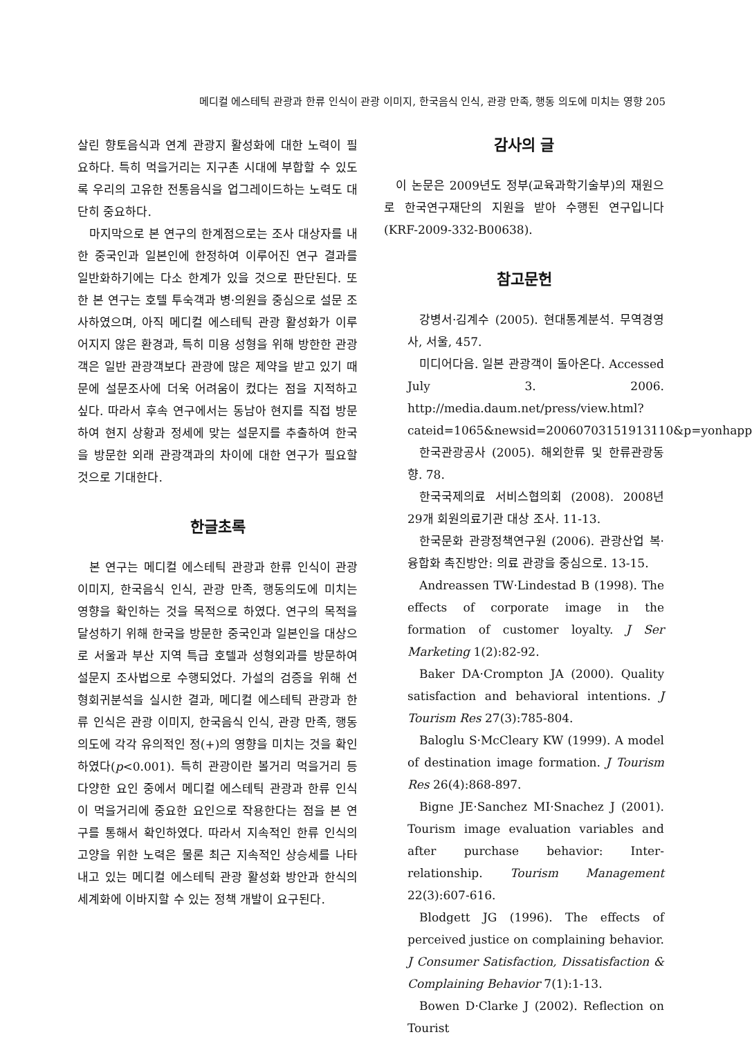메디컬 에스테틱 관광과 한류 인식이 관광 이미지, 한국음식 인식, 관광 만족, 행동 의도에 미치는 영향 205
살린 향토음식과 연계 관광지 활성화에 대한 노력이 필요하다. 특히 먹을거리는 지구촌 시대에 부합할 수 있도록 우리의 고유한 전통음식을 업그레이드하는 노력도 대단히 중요하다.
마지막으로 본 연구의 한계점으로는 조사 대상자를 내한 중국인과 일본인에 한정하여 이루어진 연구 결과를 일반화하기에는 다소 한계가 있을 것으로 판단된다. 또한 본 연구는 호텔 투숙객과 병·의원을 중심으로 설문 조사하였으며, 아직 메디컬 에스테틱 관광 활성화가 이루어지지 않은 환경과, 특히 미용 성형을 위해 방한한 관광객은 일반 관광객보다 관광에 많은 제약을 받고 있기 때문에 설문조사에 더욱 어려움이 컸다는 점을 지적하고 싶다. 따라서 후속 연구에서는 동남아 현지를 직접 방문하여 현지 상황과 정세에 맞는 설문지를 추출하여 한국을 방문한 외래 관광객과의 차이에 대한 연구가 필요할 것으로 기대한다.
한글초록
본 연구는 메디컬 에스테틱 관광과 한류 인식이 관광 이미지, 한국음식 인식, 관광 만족, 행동의도에 미치는 영향을 확인하는 것을 목적으로 하였다. 연구의 목적을 달성하기 위해 한국을 방문한 중국인과 일본인을 대상으로 서울과 부산 지역 특급 호텔과 성형외과를 방문하여 설문지 조사법으로 수행되었다. 가설의 검증을 위해 선형회귀분석을 실시한 결과, 메디컬 에스테틱 관광과 한류 인식은 관광 이미지, 한국음식 인식, 관광 만족, 행동 의도에 각각 유의적인 정(+)의 영향을 미치는 것을 확인하였다(p<0.001). 특히 관광이란 볼거리 먹을거리 등 다양한 요인 중에서 메디컬 에스테틱 관광과 한류 인식이 먹을거리에 중요한 요인으로 작용한다는 점을 본 연구를 통해서 확인하였다. 따라서 지속적인 한류 인식의 고양을 위한 노력은 물론 최근 지속적인 상승세를 나타내고 있는 메디컬 에스테틱 관광 활성화 방안과 한식의 세계화에 이바지할 수 있는 정책 개발이 요구된다.
감사의 글
이 논문은 2009년도 정부(교육과학기술부)의 재원으로 한국연구재단의 지원을 받아 수행된 연구입니다(KRF-2009-332-B00638).
참고문헌
강병서·김계수 (2005). 현대통계분석. 무역경영사, 서울, 457.
미디어다음. 일본 관광객이 돌아온다. Accessed July 3. 2006. http://media.daum.net/press/view.html?cateid=1065&newsid=20060703151913110&p=yonhapp
한국관광공사 (2005). 해외한류 및 한류관광동향. 78.
한국국제의료 서비스협의회 (2008). 2008년 29개 회원의료기관 대상 조사. 11-13.
한국문화 관광정책연구원 (2006). 관광산업 복·융합화 촉진방안: 의료 관광을 중심으로. 13-15.
Andreassen TW·Lindestad B (1998). The effects of corporate image in the formation of customer loyalty. J Ser Marketing 1(2):82-92.
Baker DA·Crompton JA (2000). Quality satisfaction and behavioral intentions. J Tourism Res 27(3):785-804.
Baloglu S·McCleary KW (1999). A model of destination image formation. J Tourism Res 26(4):868-897.
Bigne JE·Sanchez MI·Snachez J (2001). Tourism image evaluation variables and after purchase behavior: Inter-relationship. Tourism Management 22(3):607-616.
Blodgett JG (1996). The effects of perceived justice on complaining behavior. J Consumer Satisfaction, Dissatisfaction & Complaining Behavior 7(1):1-13.
Bowen D·Clarke J (2002). Reflection on Tourist